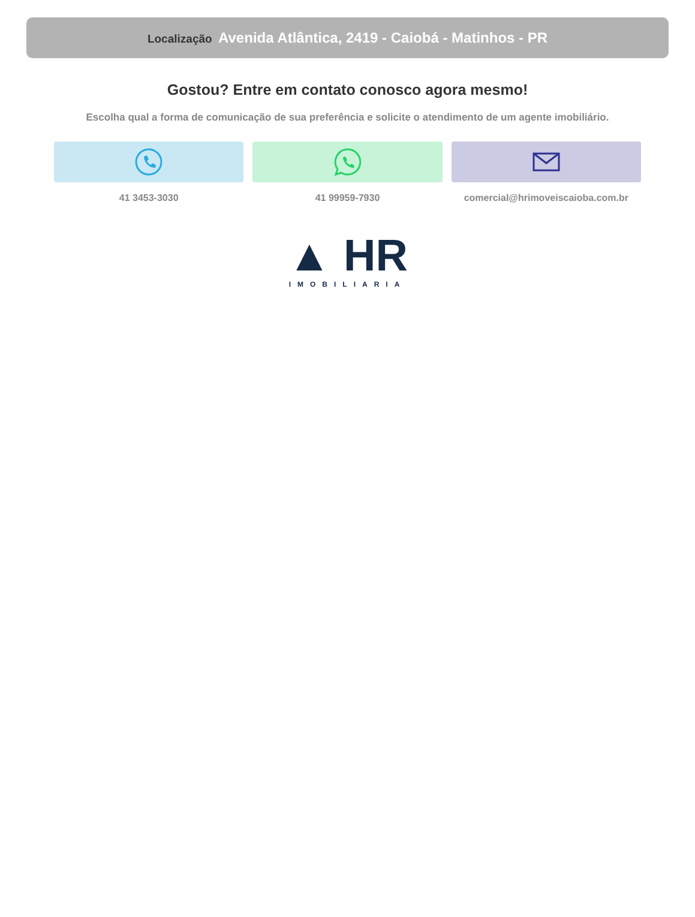Localização Avenida Atlântica, 2419 - Caiobá - Matinhos - PR
Gostou? Entre em contato conosco agora mesmo!
Escolha qual a forma de comunicação de sua preferência e solicite o atendimento de um agente imobiliário.
41 3453-3030 41 99959-7930 comercial@hrimoveiscaioba.com.br
▲ HR
IMOBILIARIA